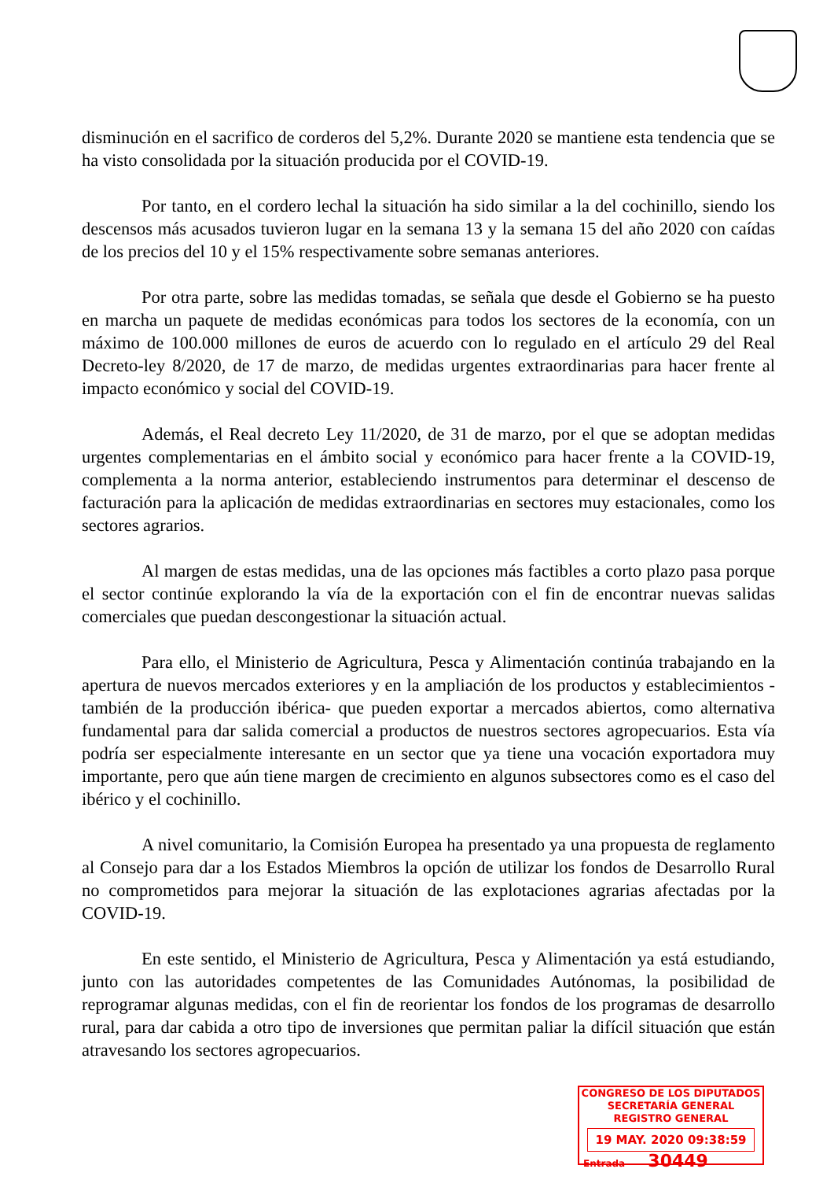disminución en el sacrifico de corderos del 5,2%. Durante 2020 se mantiene esta tendencia que se ha visto consolidada por la situación producida por el COVID-19.
Por tanto, en el cordero lechal la situación ha sido similar a la del cochinillo, siendo los descensos más acusados tuvieron lugar en la semana 13 y la semana 15 del año 2020 con caídas de los precios del 10 y el 15% respectivamente sobre semanas anteriores.
Por otra parte, sobre las medidas tomadas, se señala que desde el Gobierno se ha puesto en marcha un paquete de medidas económicas para todos los sectores de la economía, con un máximo de 100.000 millones de euros de acuerdo con lo regulado en el artículo 29 del Real Decreto-ley 8/2020, de 17 de marzo, de medidas urgentes extraordinarias para hacer frente al impacto económico y social del COVID-19.
Además, el Real decreto Ley 11/2020, de 31 de marzo, por el que se adoptan medidas urgentes complementarias en el ámbito social y económico para hacer frente a la COVID-19, complementa a la norma anterior, estableciendo instrumentos para determinar el descenso de facturación para la aplicación de medidas extraordinarias en sectores muy estacionales, como los sectores agrarios.
Al margen de estas medidas, una de las opciones más factibles a corto plazo pasa porque el sector continúe explorando la vía de la exportación con el fin de encontrar nuevas salidas comerciales que puedan descongestionar la situación actual.
Para ello, el Ministerio de Agricultura, Pesca y Alimentación continúa trabajando en la apertura de nuevos mercados exteriores y en la ampliación de los productos y establecimientos -también de la producción ibérica- que pueden exportar a mercados abiertos, como alternativa fundamental para dar salida comercial a productos de nuestros sectores agropecuarios. Esta vía podría ser especialmente interesante en un sector que ya tiene una vocación exportadora muy importante, pero que aún tiene margen de crecimiento en algunos subsectores como es el caso del ibérico y el cochinillo.
A nivel comunitario, la Comisión Europea ha presentado ya una propuesta de reglamento al Consejo para dar a los Estados Miembros la opción de utilizar los fondos de Desarrollo Rural no comprometidos para mejorar la situación de las explotaciones agrarias afectadas por la COVID-19.
En este sentido, el Ministerio de Agricultura, Pesca y Alimentación ya está estudiando, junto con las autoridades competentes de las Comunidades Autónomas, la posibilidad de reprogramar algunas medidas, con el fin de reorientar los fondos de los programas de desarrollo rural, para dar cabida a otro tipo de inversiones que permitan paliar la difícil situación que están atravesando los sectores agropecuarios.
CONGRESO DE LOS DIPUTADOS
SECRETARÍA GENERAL
REGISTRO GENERAL
19 MAY. 2020 09:38:59
Entrada 30449